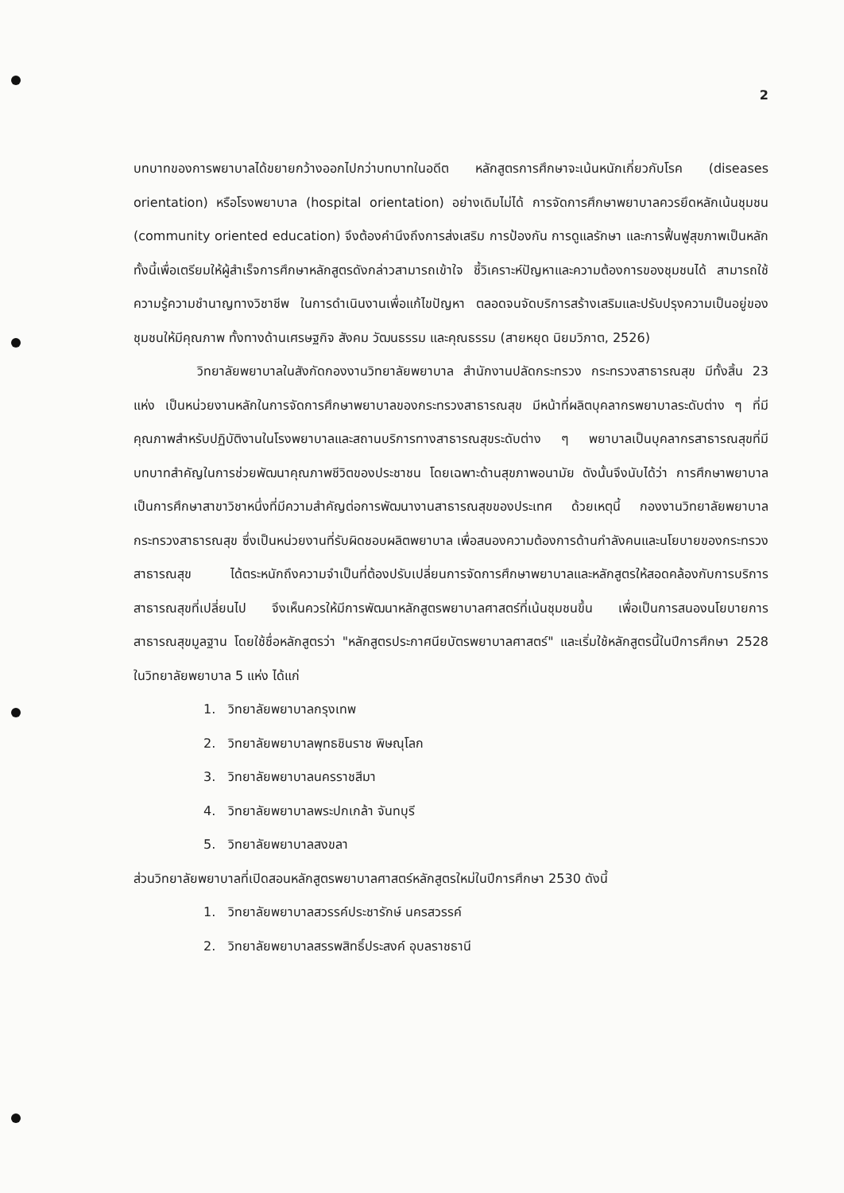2
บทบาทของการพยาบาลได้ขยายกว้างออกไปกว่าบทบาทในอดีต หลักสูตรการศึกษาจะเน้นหนักเกี่ยวกับโรค (diseases orientation) หรือโรงพยาบาล (hospital orientation) อย่างเดิมไม่ได้ การจัดการศึกษาพยาบาลควรยึดหลักเน้นชุมชน (community oriented education) จึงต้องคำนึงถึงการส่งเสริม การป้องกัน การดูแลรักษา และการฟื้นฟูสุขภาพเป็นหลัก ทั้งนี้เพื่อเตรียมให้ผู้สำเร็จการศึกษาหลักสูตรดังกล่าวสามารถเข้าใจ ชี้วิเคราะห์ปัญหาและความต้องการของชุมชนได้ สามารถใช้ความรู้ความชำนาญทางวิชาชีพ ในการดำเนินงานเพื่อแก้ไขปัญหา ตลอดจนจัดบริการสร้างเสริมและปรับปรุงความเป็นอยู่ของชุมชนให้มีคุณภาพ ทั้งทางด้านเศรษฐกิจ สังคม วัฒนธรรม และคุณธรรม (สายหยุด นิยมวิภาต, 2526)
วิทยาลัยพยาบาลในสังกัดกองงานวิทยาลัยพยาบาล สำนักงานปลัดกระทรวง กระทรวงสาธารณสุข มีทั้งสิ้น 23 แห่ง เป็นหน่วยงานหลักในการจัดการศึกษาพยาบาลของกระทรวงสาธารณสุข มีหน้าที่ผลิตบุคลากรพยาบาลระดับต่าง ๆ ที่มีคุณภาพสำหรับปฏิบัติงานในโรงพยาบาลและสถานบริการทางสาธารณสุขระดับต่าง ๆ พยาบาลเป็นบุคลากรสาธารณสุขที่มีบทบาทสำคัญในการช่วยพัฒนาคุณภาพชีวิตของประชาชน โดยเฉพาะด้านสุขภาพอนามัย ดังนั้นจึงนับได้ว่า การศึกษาพยาบาลเป็นการศึกษาสาขาวิชาหนึ่งที่มีความสำคัญต่อการพัฒนางานสาธารณสุขของประเทศ ด้วยเหตุนี้ กองงานวิทยาลัยพยาบาล กระทรวงสาธารณสุข ซึ่งเป็นหน่วยงานที่รับผิดชอบผลิตพยาบาล เพื่อสนองความต้องการด้านกำลังคนและนโยบายของกระทรวงสาธารณสุข ได้ตระหนักถึงความจำเป็นที่ต้องปรับเปลี่ยนการจัดการศึกษาพยาบาลและหลักสูตรให้สอดคล้องกับการบริการสาธารณสุขที่เปลี่ยนไป จึงเห็นควรให้มีการพัฒนาหลักสูตรพยาบาลศาสตร์ที่เน้นชุมชนขึ้น เพื่อเป็นการสนองนโยบายการสาธารณสุขมูลฐาน โดยใช้ชื่อหลักสูตรว่า "หลักสูตรประกาศนียบัตรพยาบาลศาสตร์" และเริ่มใช้หลักสูตรนี้ในปีการศึกษา 2528 ในวิทยาลัยพยาบาล 5 แห่ง ได้แก่
1. วิทยาลัยพยาบาลกรุงเทพ
2. วิทยาลัยพยาบาลพุทธชินราช พิษณุโลก
3. วิทยาลัยพยาบาลนครราชสีมา
4. วิทยาลัยพยาบาลพระปกเกล้า จันทบุรี
5. วิทยาลัยพยาบาลสงขลา
ส่วนวิทยาลัยพยาบาลที่เปิดสอนหลักสูตรพยาบาลศาสตร์หลักสูตรใหม่ในปีการศึกษา 2530 ดังนี้
1. วิทยาลัยพยาบาลสวรรค์ประชารักษ์ นครสวรรค์
2. วิทยาลัยพยาบาลสรรพสิทธิ์ประสงค์ อุบลราชธานี